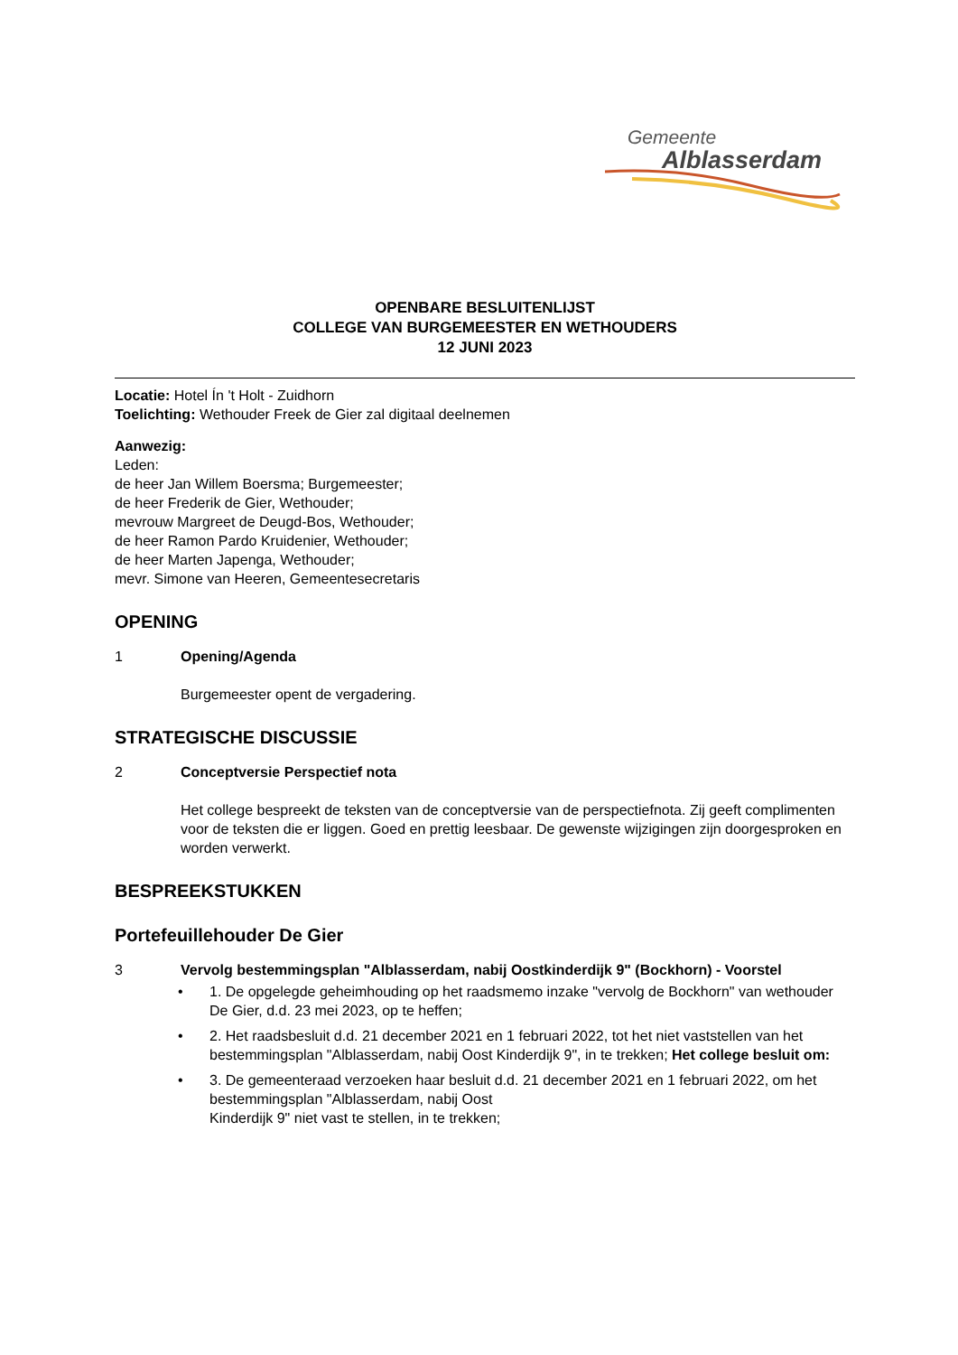Gemeente
Alblasserdam
OPENBARE BESLUITENLIJST
COLLEGE VAN BURGEMEESTER EN WETHOUDERS
12 JUNI 2023
Locatie: Hotel Ín 't Holt - Zuidhorn
Toelichting: Wethouder Freek de Gier zal digitaal deelnemen
Aanwezig:
Leden:
de heer Jan Willem Boersma; Burgemeester;
de heer Frederik de Gier, Wethouder;
mevrouw Margreet de Deugd-Bos, Wethouder;
de heer Ramon Pardo Kruidenier, Wethouder;
de heer Marten Japenga, Wethouder;
mevr. Simone van Heeren, Gemeentesecretaris
OPENING
1 Opening/Agenda
Burgemeester opent de vergadering.
STRATEGISCHE DISCUSSIE
2 Conceptversie Perspectief nota
Het college bespreekt de teksten van de conceptversie van de perspectiefnota. Zij geeft complimenten voor de teksten die er liggen. Goed en prettig leesbaar. De gewenste wijzigingen zijn doorgesproken en worden verwerkt.
BESPREEKSTUKKEN
Portefeuillehouder De Gier
3 Vervolg bestemmingsplan "Alblasserdam, nabij Oostkinderdijk 9" (Bockhorn) - Voorstel
• 1. De opgelegde geheimhouding op het raadsmemo inzake "vervolg de Bockhorn" van wethouder De Gier, d.d. 23 mei 2023, op te heffen;
• 2. Het raadsbesluit d.d. 21 december 2021 en 1 februari 2022, tot het niet vaststellen van het bestemmingsplan "Alblasserdam, nabij Oost Kinderdijk 9", in te trekken; Het college besluit om:
• 3. De gemeenteraad verzoeken haar besluit d.d. 21 december 2021 en 1 februari 2022, om het bestemmingsplan "Alblasserdam, nabij Oost
Kinderdijk 9" niet vast te stellen, in te trekken;